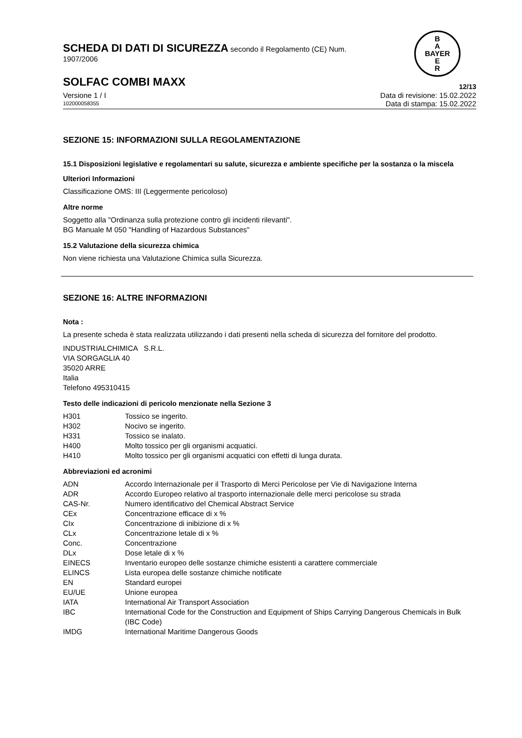B
A
BAYER
E
R
SCHEDA DI DATI DI SICUREZZA secondo il Regolamento (CE) Num.
1907/2006
SOLFAC COMBI MAXX 12/13
Versione 1 / I Data di revisione: 15.02.2022
102000058355 Data di stampa: 15.02.2022
SEZIONE 15: INFORMAZIONI SULLA REGOLAMENTAZIONE
15.1 Disposizioni legislative e regolamentari su salute, sicurezza e ambiente specifiche per la sostanza o la miscela
Ulteriori Informazioni
Classificazione OMS: III (Leggermente pericoloso)
Altre norme
Soggetto alla "Ordinanza sulla protezione contro gli incidenti rilevanti".
BG Manuale M 050 "Handling of Hazardous Substances"
15.2 Valutazione della sicurezza chimica
Non viene richiesta una Valutazione Chimica sulla Sicurezza.
SEZIONE 16: ALTRE INFORMAZIONI
Nota :
La presente scheda è stata realizzata utilizzando i dati presenti nella scheda di sicurezza del fornitore del prodotto.
INDUSTRIALCHIMICA S.R.L.
VIA SORGAGLIA 40
35020 ARRE
Italia
Telefono 495310415
Testo delle indicazioni di pericolo menzionate nella Sezione 3
| H301 | Tossico se ingerito. |
| H302 | Nocivo se ingerito. |
| H331 | Tossico se inalato. |
| H400 | Molto tossico per gli organismi acquatici. |
| H410 | Molto tossico per gli organismi acquatici con effetti di lunga durata. |
Abbreviazioni ed acronimi
| ADN | Accordo Internazionale per il Trasporto di Merci Pericolose per Vie di Navigazione Interna |
| ADR | Accordo Europeo relativo al trasporto internazionale delle merci pericolose su strada |
| CAS-Nr. | Numero identificativo del Chemical Abstract Service |
| CEx | Concentrazione efficace di x % |
| CIx | Concentrazione di inibizione di x % |
| CLx | Concentrazione letale di x % |
| Conc. | Concentrazione |
| DLx | Dose letale di x % |
| EINECS | Inventario europeo delle sostanze chimiche esistenti a carattere commerciale |
| ELINCS | Lista europea delle sostanze chimiche notificate |
| EN | Standard europei |
| EU/UE | Unione europea |
| IATA | International Air Transport Association |
| IBC | International Code for the Construction and Equipment of Ships Carrying Dangerous Chemicals in Bulk (IBC Code) |
| IMDG | International Maritime Dangerous Goods |